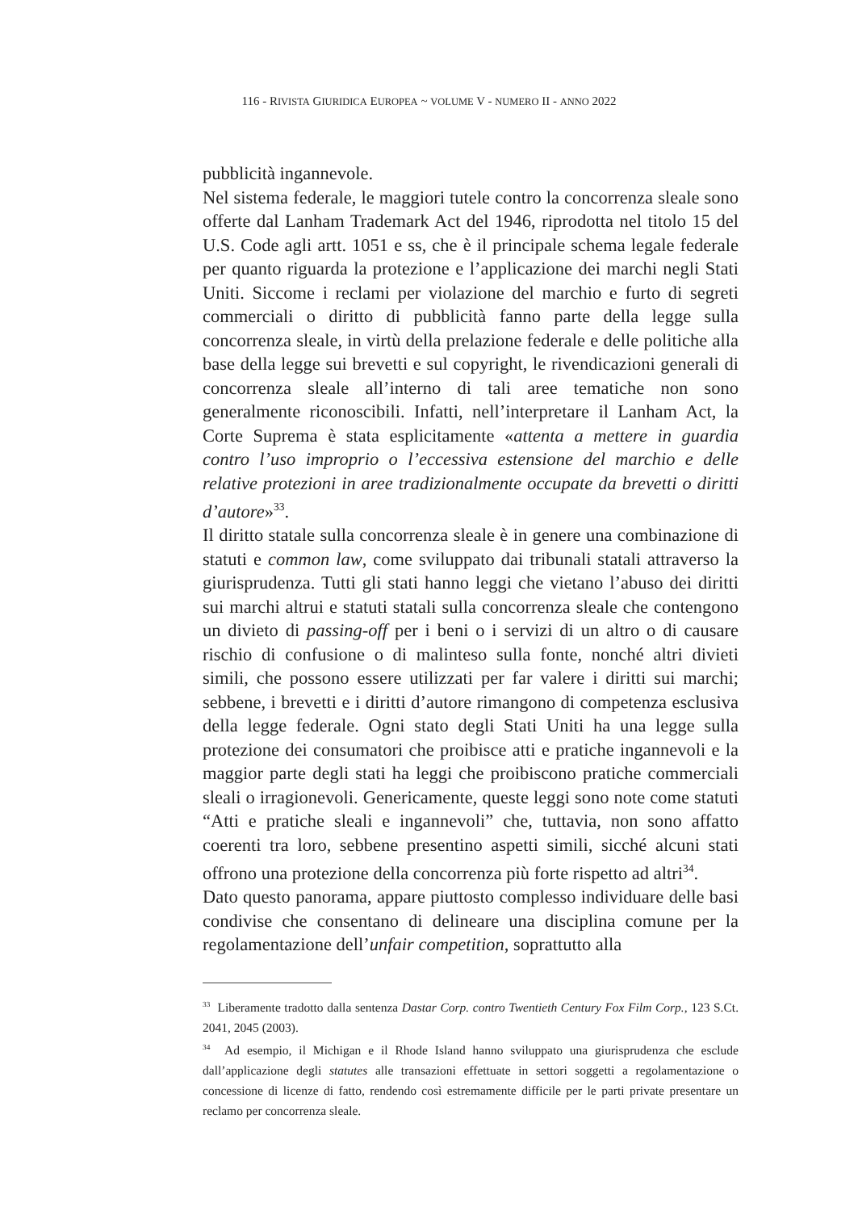116 - RIVISTA GIURIDICA EUROPEA ~ VOLUME V - NUMERO II - ANNO 2022
pubblicità ingannevole.
Nel sistema federale, le maggiori tutele contro la concorrenza sleale sono offerte dal Lanham Trademark Act del 1946, riprodotta nel titolo 15 del U.S. Code agli artt. 1051 e ss, che è il principale schema legale federale per quanto riguarda la protezione e l’applicazione dei marchi negli Stati Uniti. Siccome i reclami per violazione del marchio e furto di segreti commerciali o diritto di pubblicità fanno parte della legge sulla concorrenza sleale, in virtù della prelazione federale e delle politiche alla base della legge sui brevetti e sul copyright, le rivendicazioni generali di concorrenza sleale all’interno di tali aree tematiche non sono generalmente riconoscibili. Infatti, nell’interpretare il Lanham Act, la Corte Suprema è stata esplicitamente «attenta a mettere in guardia contro l’uso improprio o l’eccessiva estensione del marchio e delle relative protezioni in aree tradizionalmente occupate da brevetti o diritti d’autore»<sup>33</sup>.
Il diritto statale sulla concorrenza sleale è in genere una combinazione di statuti e common law, come sviluppato dai tribunali statali attraverso la giurisprudenza. Tutti gli stati hanno leggi che vietano l’abuso dei diritti sui marchi altrui e statuti statali sulla concorrenza sleale che contengono un divieto di passing-off per i beni o i servizi di un altro o di causare rischio di confusione o di malinteso sulla fonte, nonché altri divieti simili, che possono essere utilizzati per far valere i diritti sui marchi; sebbene, i brevetti e i diritti d’autore rimangono di competenza esclusiva della legge federale. Ogni stato degli Stati Uniti ha una legge sulla protezione dei consumatori che proibisce atti e pratiche ingannevoli e la maggior parte degli stati ha leggi che proibiscono pratiche commerciali sleali o irragionevoli. Genericamente, queste leggi sono note come statuti “Atti e pratiche sleali e ingannevoli” che, tuttavia, non sono affatto coerenti tra loro, sebbene presentino aspetti simili, sicché alcuni stati offrono una protezione della concorrenza più forte rispetto ad altri<sup>34</sup>.
Dato questo panorama, appare piuttosto complesso individuare delle basi condivise che consentano di delineare una disciplina comune per la regolamentazione dell’unfair competition, soprattutto alla
<sup>33</sup> Liberamente tradotto dalla sentenza Dastar Corp. contro Twentieth Century Fox Film Corp., 123 S.Ct. 2041, 2045 (2003).
<sup>34</sup> Ad esempio, il Michigan e il Rhode Island hanno sviluppato una giurisprudenza che esclude dall’applicazione degli statutes alle transazioni effettuate in settori soggetti a regolamentazione o concessione di licenze di fatto, rendendo così estremamente difficile per le parti private presentare un reclamo per concorrenza sleale.